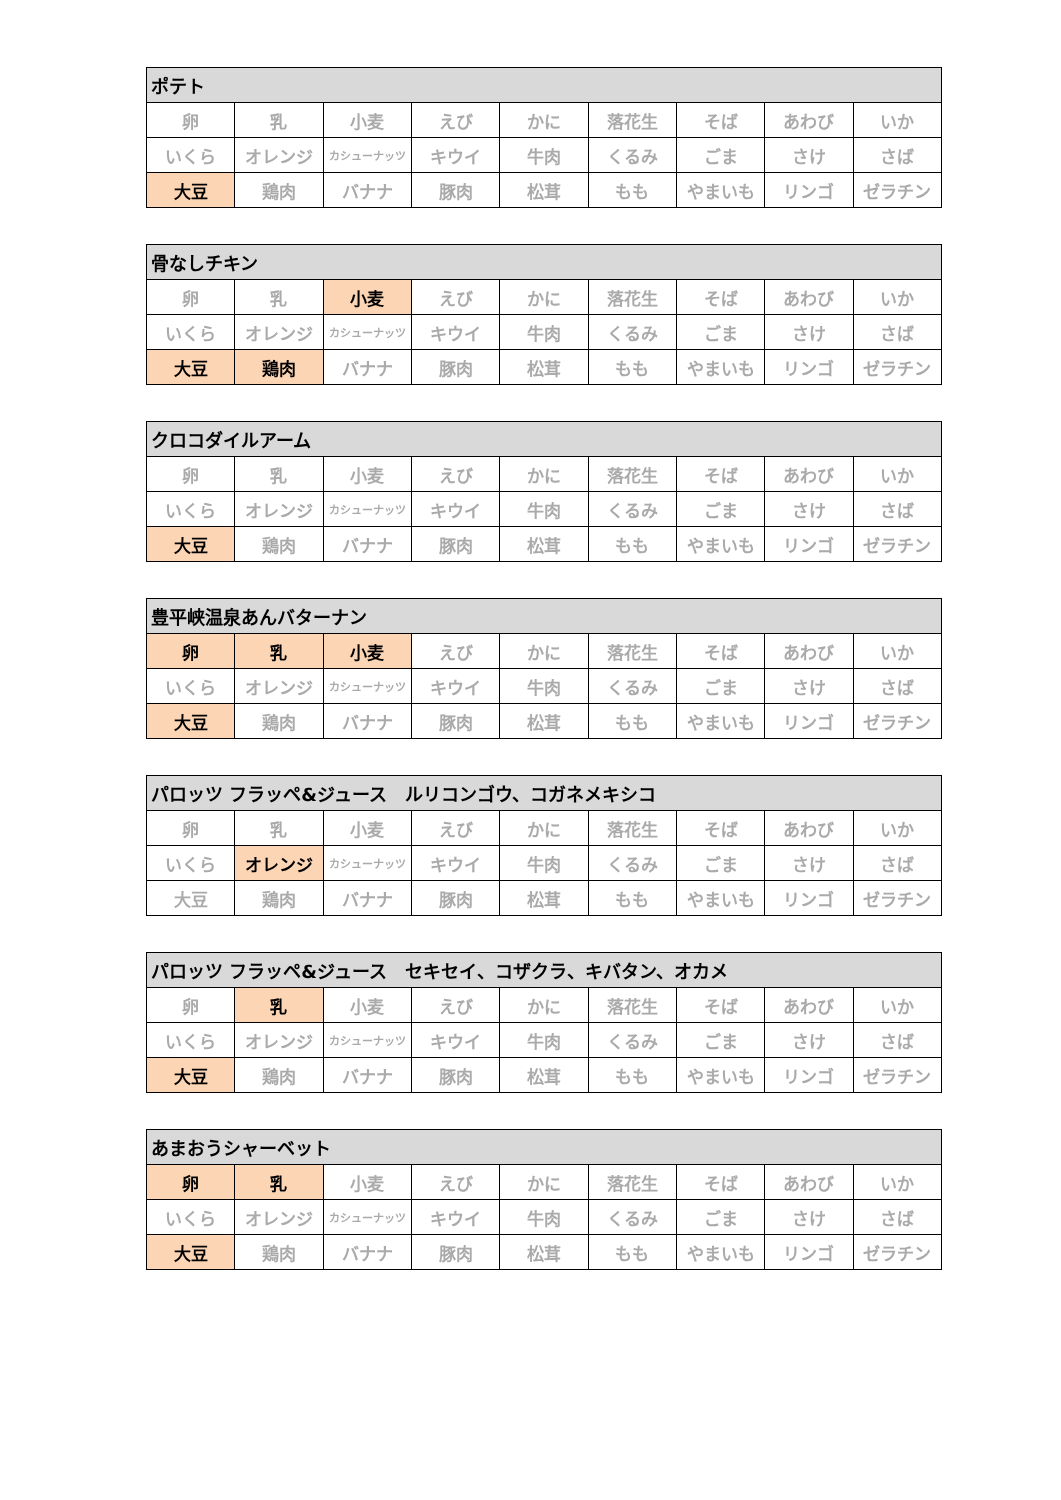| ポテト | | | | | | | | |
| --- | --- | --- | --- | --- | --- | --- | --- | --- |
| 卵 | 乳 | 小麦 | えび | かに | 落花生 | そば | あわび | いか |
| いくら | オレンジ | カシューナッツ | キウイ | 牛肉 | くるみ | ごま | さけ | さば |
| 大豆 | 鶏肉 | バナナ | 豚肉 | 松茸 | もも | やまいも | リンゴ | ゼラチン |
| 骨なしチキン | | | | | | | | |
| --- | --- | --- | --- | --- | --- | --- | --- | --- |
| 卵 | 乳 | 小麦 | えび | かに | 落花生 | そば | あわび | いか |
| いくら | オレンジ | カシューナッツ | キウイ | 牛肉 | くるみ | ごま | さけ | さば |
| 大豆 | 鶏肉 | バナナ | 豚肉 | 松茸 | もも | やまいも | リンゴ | ゼラチン |
| クロコダイルアーム | | | | | | | | |
| --- | --- | --- | --- | --- | --- | --- | --- | --- |
| 卵 | 乳 | 小麦 | えび | かに | 落花生 | そば | あわび | いか |
| いくら | オレンジ | カシューナッツ | キウイ | 牛肉 | くるみ | ごま | さけ | さば |
| 大豆 | 鶏肉 | バナナ | 豚肉 | 松茸 | もも | やまいも | リンゴ | ゼラチン |
| 豊平峡温泉あんバターナン | | | | | | | | |
| --- | --- | --- | --- | --- | --- | --- | --- | --- |
| 卵 | 乳 | 小麦 | えび | かに | 落花生 | そば | あわび | いか |
| いくら | オレンジ | カシューナッツ | キウイ | 牛肉 | くるみ | ごま | さけ | さば |
| 大豆 | 鶏肉 | バナナ | 豚肉 | 松茸 | もも | やまいも | リンゴ | ゼラチン |
| パロッツ フラッペ&ジュース ルリコンゴウ、コガネメキシコ | | | | | | | | |
| --- | --- | --- | --- | --- | --- | --- | --- | --- |
| 卵 | 乳 | 小麦 | えび | かに | 落花生 | そば | あわび | いか |
| いくら | オレンジ | カシューナッツ | キウイ | 牛肉 | くるみ | ごま | さけ | さば |
| 大豆 | 鶏肉 | バナナ | 豚肉 | 松茸 | もも | やまいも | リンゴ | ゼラチン |
| パロッツ フラッペ&ジュース セキセイ、コザクラ、キバタン、オカメ | | | | | | | | |
| --- | --- | --- | --- | --- | --- | --- | --- | --- |
| 卵 | 乳 | 小麦 | えび | かに | 落花生 | そば | あわび | いか |
| いくら | オレンジ | カシューナッツ | キウイ | 牛肉 | くるみ | ごま | さけ | さば |
| 大豆 | 鶏肉 | バナナ | 豚肉 | 松茸 | もも | やまいも | リンゴ | ゼラチン |
| あまおうシャーベット | | | | | | | | |
| --- | --- | --- | --- | --- | --- | --- | --- | --- |
| 卵 | 乳 | 小麦 | えび | かに | 落花生 | そば | あわび | いか |
| いくら | オレンジ | カシューナッツ | キウイ | 牛肉 | くるみ | ごま | さけ | さば |
| 大豆 | 鶏肉 | バナナ | 豚肉 | 松茸 | もも | やまいも | リンゴ | ゼラチン |